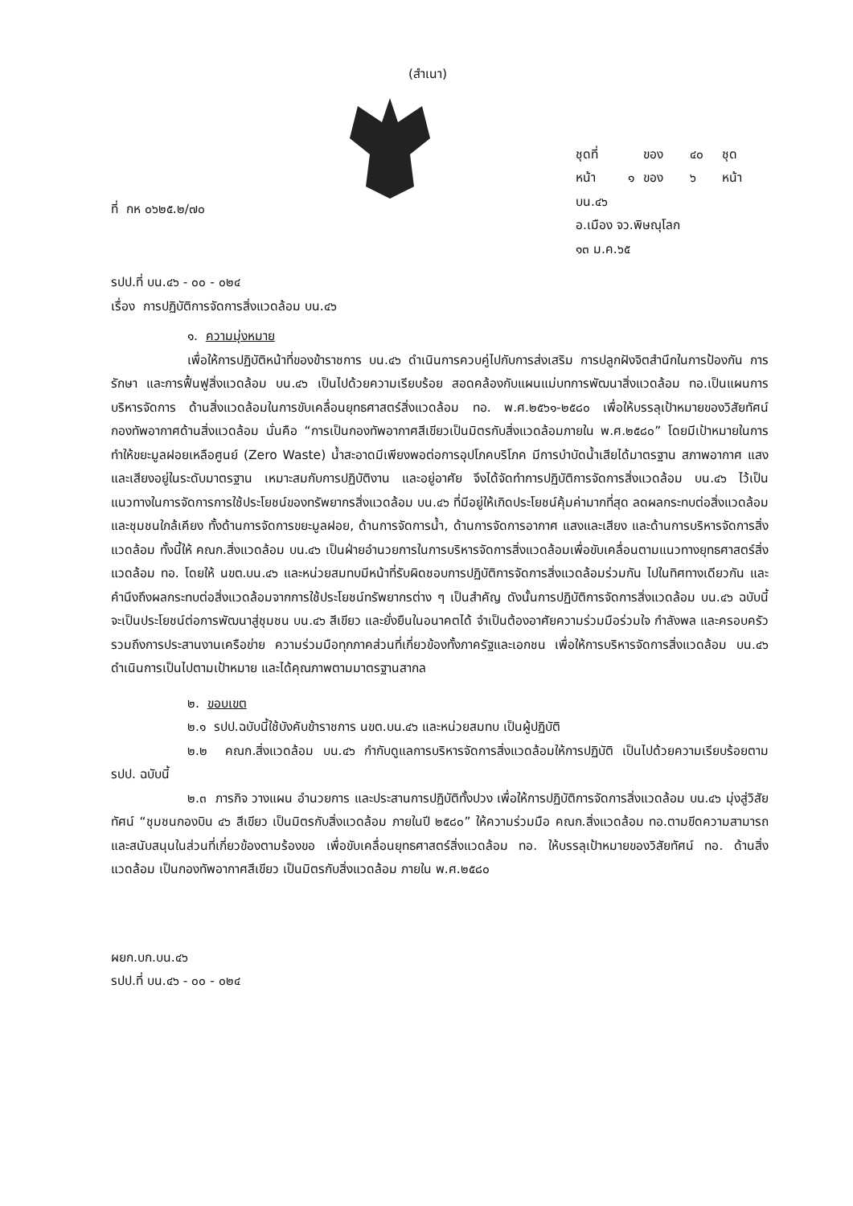(สำเนา)
ที่ กห ๐๖๒๕.๒/๗๐
| ชุดที่ | | ของ | ๔๐ | ชุด |
| หน้า | ๑ | ของ | ๖ | หน้า |
บน.๔๖
อ.เมือง จว.พิษณุโลก
๑๓ ม.ค.๖๕
รปป.ที่ บน.๔๖ - ๐๐ - ๐๒๔
เรื่อง การปฏิบัติการจัดการสิ่งแวดล้อม บน.๔๖
๑. ความมุ่งหมาย
เพื่อให้การปฏิบัติหน้าที่ของข้าราชการ บน.๔๖ ดำเนินการควบคู่ไปกับการส่งเสริม การปลูกฝังจิตสำนึกในการป้องกัน การรักษา และการฟื้นฟูสิ่งแวดล้อม บน.๔๖ เป็นไปด้วยความเรียบร้อย สอดคล้องกับแผนแม่บทการพัฒนาสิ่งแวดล้อม ทอ.เป็นแผนการบริหารจัดการ ด้านสิ่งแวดล้อมในการขับเคลื่อนยุทธศาสตร์สิ่งแวดล้อม ทอ. พ.ศ.๒๕๖๑-๒๕๘๐ เพื่อให้บรรลุเป้าหมายของวิสัยทัศน์กองทัพอากาศด้านสิ่งแวดล้อม นั่นคือ “การเป็นกองทัพอากาศสีเขียวเป็นมิตรกับสิ่งแวดล้อมภายใน พ.ศ.๒๕๘๐” โดยมีเป้าหมายในการทำให้ขยะมูลฝอยเหลือศูนย์ (Zero Waste) น้ำสะอาดมีเพียงพอต่อการอุปโภคบริโภค มีการบำบัดน้ำเสียได้มาตรฐาน สภาพอากาศ แสง และเสียงอยู่ในระดับมาตรฐาน เหมาะสมกับการปฏิบัติงาน และอยู่อาศัย จึงได้จัดทำการปฏิบัติการจัดการสิ่งแวดล้อม บน.๔๖ ไว้เป็นแนวทางในการจัดการการใช้ประโยชน์ของทรัพยากรสิ่งแวดล้อม บน.๔๖ ที่มีอยู่ให้เกิดประโยชน์คุ้มค่ามากที่สุด ลดผลกระทบต่อสิ่งแวดล้อมและชุมชนใกล้เคียง ทั้งด้านการจัดการขยะมูลฝอย, ด้านการจัดการน้ำ, ด้านการจัดการอากาศ แสงและเสียง และด้านการบริหารจัดการสิ่งแวดล้อม ทั้งนี้ให้ คณก.สิ่งแวดล้อม บน.๔๖ เป็นฝ่ายอำนวยการในการบริหารจัดการสิ่งแวดล้อมเพื่อขับเคลื่อนตามแนวทางยุทธศาสตร์สิ่งแวดล้อม ทอ. โดยให้ นขต.บน.๔๖ และหน่วยสมทบมีหน้าที่รับผิดชอบการปฏิบัติการจัดการสิ่งแวดล้อมร่วมกัน ไปในทิศทางเดียวกัน และคำนึงถึงผลกระทบต่อสิ่งแวดล้อมจากการใช้ประโยชน์ทรัพยากรต่าง ๆ เป็นสำคัญ ดังนั้นการปฏิบัติการจัดการสิ่งแวดล้อม บน.๔๖ ฉบับนี้จะเป็นประโยชน์ต่อการพัฒนาสู่ชุมชน บน.๔๖ สีเขียว และยั่งยืนในอนาคตได้ จำเป็นต้องอาศัยความร่วมมือร่วมใจ กำลังพล และครอบครัว รวมถึงการประสานงานเครือข่าย ความร่วมมือทุกภาคส่วนที่เกี่ยวข้องทั้งภาครัฐและเอกชน เพื่อให้การบริหารจัดการสิ่งแวดล้อม บน.๔๖ ดำเนินการเป็นไปตามเป้าหมาย และได้คุณภาพตามมาตรฐานสากล
๒. ขอบเขต
๒.๑ รปป.ฉบับนี้ใช้บังคับข้าราชการ นขต.บน.๔๖ และหน่วยสมทบ เป็นผู้ปฏิบัติ
๒.๒ คณก.สิ่งแวดล้อม บน.๔๖ กำกับดูแลการบริหารจัดการสิ่งแวดล้อมให้การปฏิบัติ เป็นไปด้วยความเรียบร้อยตาม รปป. ฉบับนี้
๒.๓ ภารกิจ วางแผน อำนวยการ และประสานการปฏิบัติทั้งปวง เพื่อให้การปฏิบัติการจัดการสิ่งแวดล้อม บน.๔๖ มุ่งสู่วิสัยทัศน์ “ชุมชนกองบิน ๔๖ สีเขียว เป็นมิตรกับสิ่งแวดล้อม ภายในปี ๒๕๘๐” ให้ความร่วมมือ คณก.สิ่งแวดล้อม ทอ.ตามขีดความสามารถ และสนับสนุนในส่วนที่เกี่ยวข้องตามร้องขอ เพื่อขับเคลื่อนยุทธศาสตร์สิ่งแวดล้อม ทอ. ให้บรรลุเป้าหมายของวิสัยทัศน์ ทอ. ด้านสิ่งแวดล้อม เป็นกองทัพอากาศสีเขียว เป็นมิตรกับสิ่งแวดล้อม ภายใน พ.ศ.๒๕๘๐
ผยก.บก.บน.๔๖
รปป.ที่ บน.๔๖ - ๐๐ - ๐๒๔